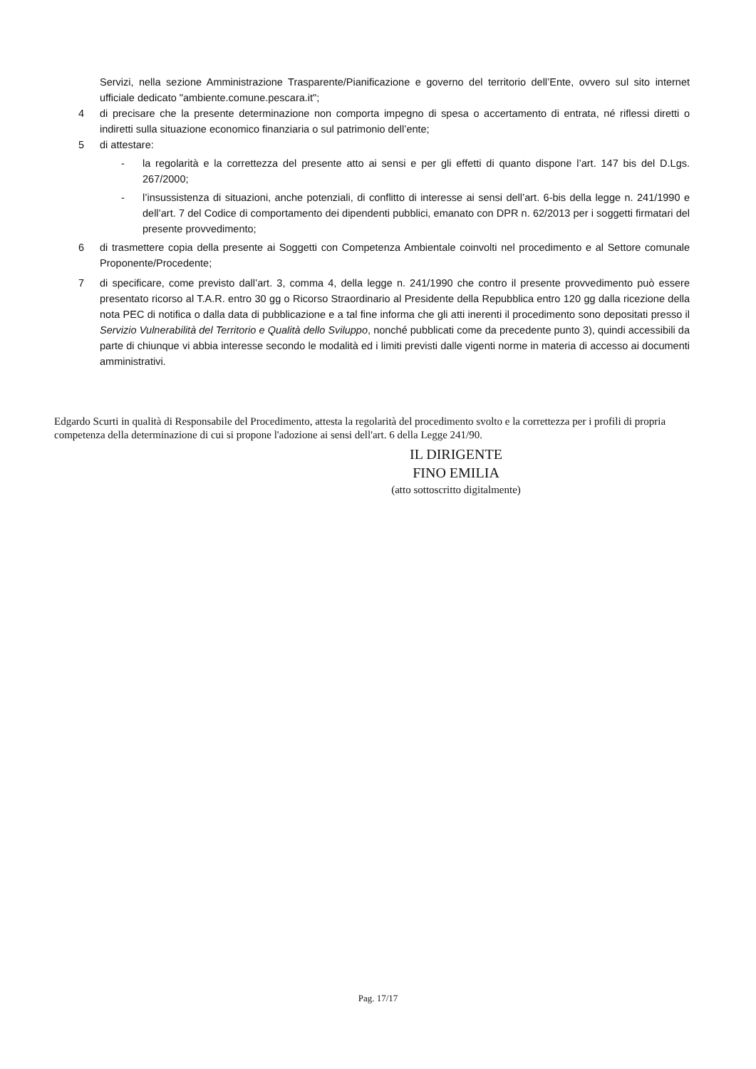Servizi, nella sezione Amministrazione Trasparente/Pianificazione e governo del territorio dell’Ente, ovvero sul sito internet ufficiale dedicato "ambiente.comune.pescara.it";
4 di precisare che la presente determinazione non comporta impegno di spesa o accertamento di entrata, né riflessi diretti o indiretti sulla situazione economico finanziaria o sul patrimonio dell’ente;
5 di attestare:
- la regolarità e la correttezza del presente atto ai sensi e per gli effetti di quanto dispone l’art. 147 bis del D.Lgs. 267/2000;
- l’insussistenza di situazioni, anche potenziali, di conflitto di interesse ai sensi dell’art. 6-bis della legge n. 241/1990 e dell’art. 7 del Codice di comportamento dei dipendenti pubblici, emanato con DPR n. 62/2013 per i soggetti firmatari del presente provvedimento;
6 di trasmettere copia della presente ai Soggetti con Competenza Ambientale coinvolti nel procedimento e al Settore comunale Proponente/Procedente;
7 di specificare, come previsto dall’art. 3, comma 4, della legge n. 241/1990 che contro il presente provvedimento può essere presentato ricorso al T.A.R. entro 30 gg o Ricorso Straordinario al Presidente della Repubblica entro 120 gg dalla ricezione della nota PEC di notifica o dalla data di pubblicazione e a tal fine informa che gli atti inerenti il procedimento sono depositati presso il Servizio Vulnerabilità del Territorio e Qualità dello Sviluppo, nonché pubblicati come da precedente punto 3), quindi accessibili da parte di chiunque vi abbia interesse secondo le modalità ed i limiti previsti dalle vigenti norme in materia di accesso ai documenti amministrativi.
Edgardo Scurti in qualità di Responsabile del Procedimento, attesta la regolarità del procedimento svolto e la correttezza per i profili di propria competenza della determinazione di cui si propone l'adozione ai sensi dell'art. 6 della Legge 241/90.
IL DIRIGENTE
FINO EMILIA
(atto sottoscritto digitalmente)
Pag. 17/17